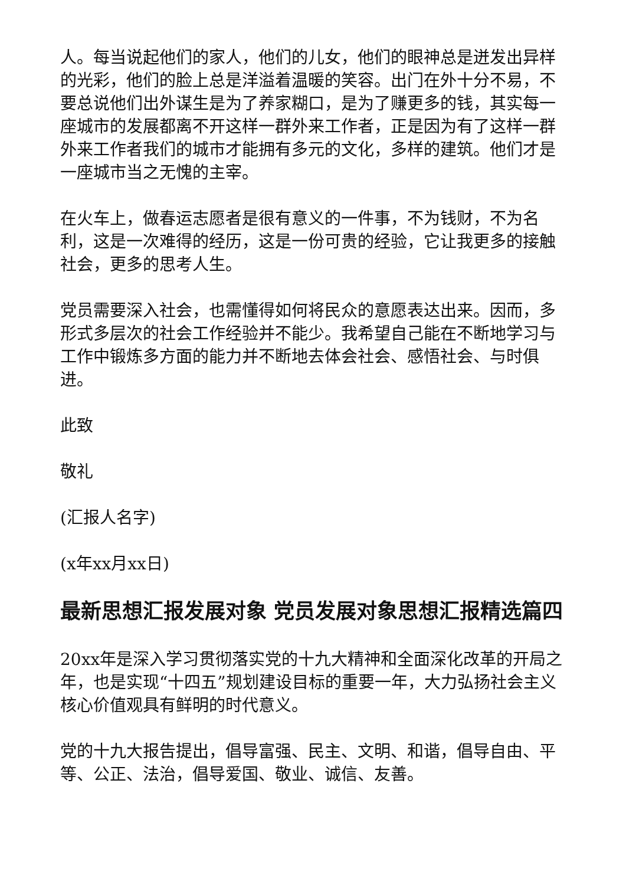人。每当说起他们的家人，他们的儿女，他们的眼神总是迸发出异样的光彩，他们的脸上总是洋溢着温暖的笑容。出门在外十分不易，不要总说他们出外谋生是为了养家糊口，是为了赚更多的钱，其实每一座城市的发展都离不开这样一群外来工作者，正是因为有了这样一群外来工作者我们的城市才能拥有多元的文化，多样的建筑。他们才是一座城市当之无愧的主宰。
在火车上，做春运志愿者是很有意义的一件事，不为钱财，不为名利，这是一次难得的经历，这是一份可贵的经验，它让我更多的接触社会，更多的思考人生。
党员需要深入社会，也需懂得如何将民众的意愿表达出来。因而，多形式多层次的社会工作经验并不能少。我希望自己能在不断地学习与工作中锻炼多方面的能力并不断地去体会社会、感悟社会、与时俱进。
此致
敬礼
(汇报人名字)
(x年xx月xx日)
最新思想汇报发展对象 党员发展对象思想汇报精选篇四
20xx年是深入学习贯彻落实党的十九大精神和全面深化改革的开局之年，也是实现“十四五”规划建设目标的重要一年，大力弘扬社会主义核心价值观具有鲜明的时代意义。
党的十九大报告提出，倡导富强、民主、文明、和谐，倡导自由、平等、公正、法治，倡导爱国、敬业、诚信、友善。